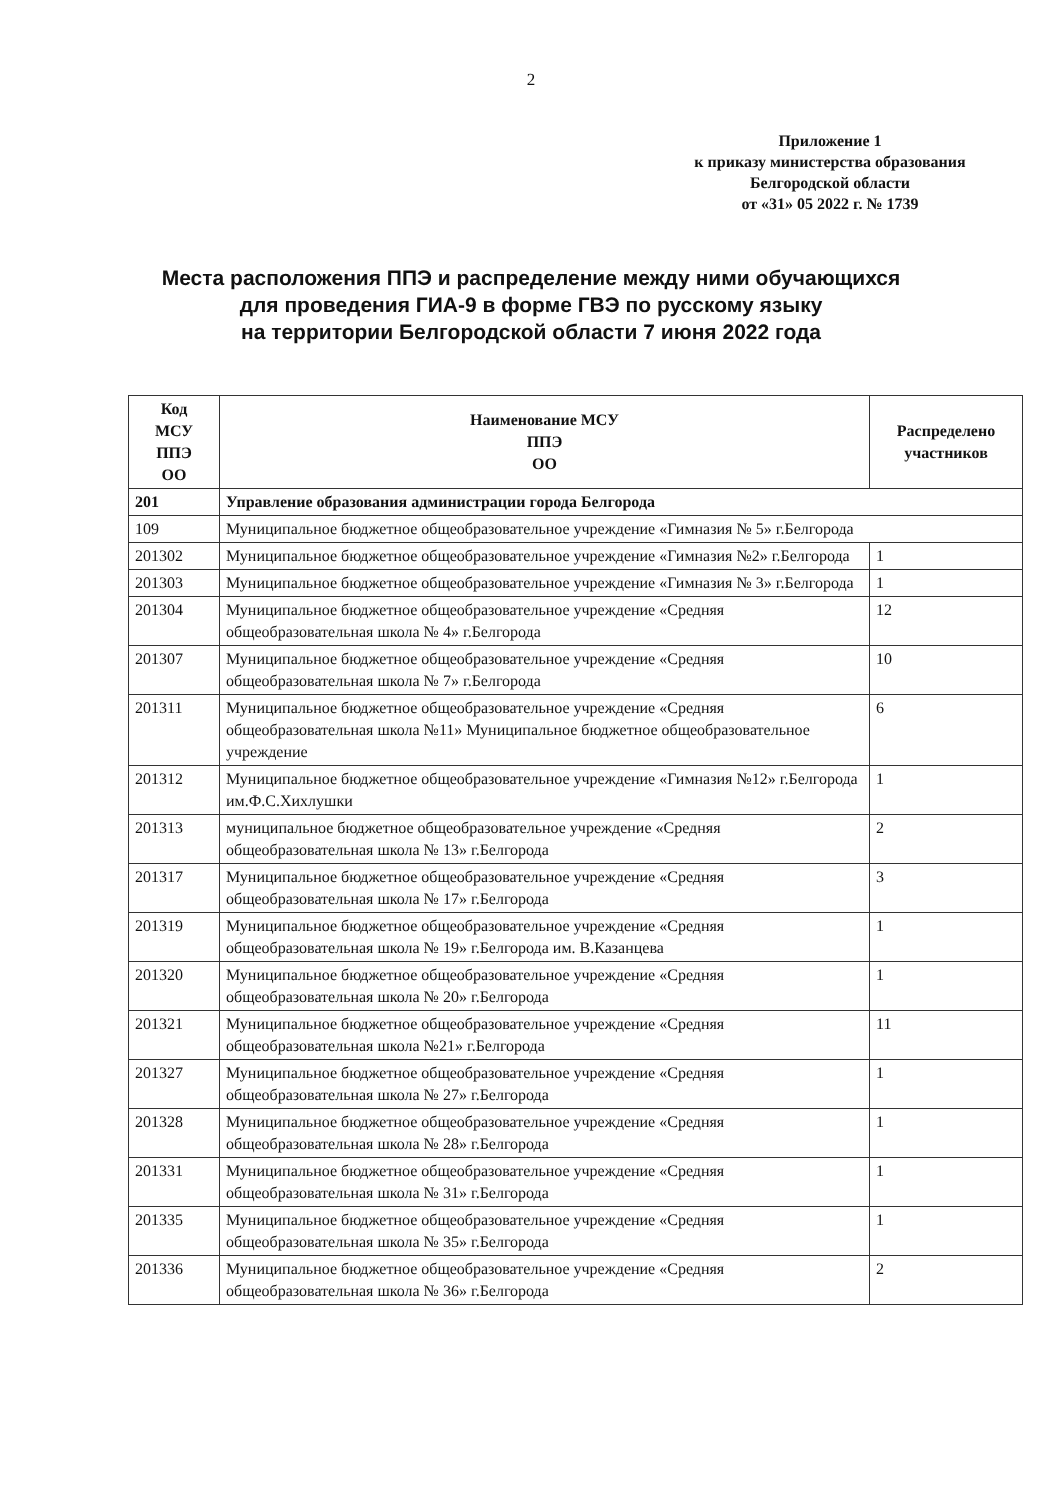2
Приложение 1
к приказу министерства образования
Белгородской области
от «31» 05 2022 г. № 1739
Места расположения ППЭ и распределение между ними обучающихся
для проведения ГИА-9 в форме ГВЭ по русскому языку
на территории Белгородской области 7 июня 2022 года
| Код МСУ ППЭ ОО | Наименование МСУ ППЭ ОО | Распределено участников |
| --- | --- | --- |
| 201 | Управление образования администрации города Белгорода | |
| 109 | Муниципальное бюджетное общеобразовательное учреждение «Гимназия № 5» г.Белгорода | |
| 201302 | Муниципальное бюджетное общеобразовательное учреждение «Гимназия №2» г.Белгорода | 1 |
| 201303 | Муниципальное бюджетное общеобразовательное учреждение «Гимназия № 3» г.Белгорода | 1 |
| 201304 | Муниципальное бюджетное общеобразовательное учреждение «Средняя общеобразовательная школа № 4» г.Белгорода | 12 |
| 201307 | Муниципальное бюджетное общеобразовательное учреждение «Средняя общеобразовательная школа № 7» г.Белгорода | 10 |
| 201311 | Муниципальное бюджетное общеобразовательное учреждение «Средняя общеобразовательная школа №11» Муниципальное бюджетное общеобразовательное учреждение | 6 |
| 201312 | Муниципальное бюджетное общеобразовательное учреждение «Гимназия №12» г.Белгорода им.Ф.С.Хихлушки | 1 |
| 201313 | муниципальное бюджетное общеобразовательное учреждение «Средняя общеобразовательная школа № 13» г.Белгорода | 2 |
| 201317 | Муниципальное бюджетное общеобразовательное учреждение «Средняя общеобразовательная школа № 17» г.Белгорода | 3 |
| 201319 | Муниципальное бюджетное общеобразовательное учреждение «Средняя общеобразовательная школа № 19» г.Белгорода им. В.Казанцева | 1 |
| 201320 | Муниципальное бюджетное общеобразовательное учреждение «Средняя общеобразовательная школа № 20» г.Белгорода | 1 |
| 201321 | Муниципальное бюджетное общеобразовательное учреждение «Средняя общеобразовательная школа №21» г.Белгорода | 11 |
| 201327 | Муниципальное бюджетное общеобразовательное учреждение «Средняя общеобразовательная школа № 27» г.Белгорода | 1 |
| 201328 | Муниципальное бюджетное общеобразовательное учреждение «Средняя общеобразовательная школа № 28» г.Белгорода | 1 |
| 201331 | Муниципальное бюджетное общеобразовательное учреждение «Средняя общеобразовательная школа № 31» г.Белгорода | 1 |
| 201335 | Муниципальное бюджетное общеобразовательное учреждение «Средняя общеобразовательная школа № 35» г.Белгорода | 1 |
| 201336 | Муниципальное бюджетное общеобразовательное учреждение «Средняя общеобразовательная школа № 36» г.Белгорода | 2 |